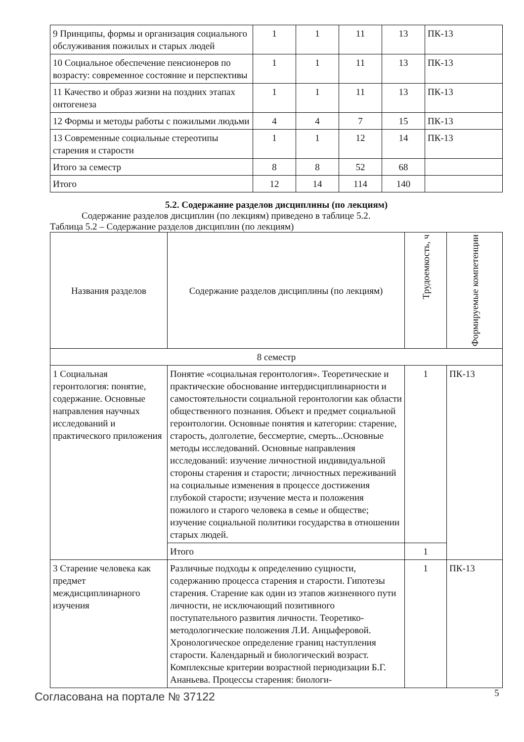| 9 Принципы, формы и организация социального обслуживания пожилых и старых людей | 1 | 1 | 11 | 13 | ПК-13 |
| 10 Социальное обеспечение пенсионеров по возрасту: современное состояние и перспективы | 1 | 1 | 11 | 13 | ПК-13 |
| 11 Качество и образ жизни на поздних этапах онтогенеза | 1 | 1 | 11 | 13 | ПК-13 |
| 12 Формы и методы работы с пожилыми людьми | 4 | 4 | 7 | 15 | ПК-13 |
| 13 Современные социальные стереотипы старения и старости | 1 | 1 | 12 | 14 | ПК-13 |
| Итого за семестр | 8 | 8 | 52 | 68 | |
| Итого | 12 | 14 | 114 | 140 | |
5.2. Содержание разделов дисциплины (по лекциям)
Содержание разделов дисциплин (по лекциям) приведено в таблице 5.2.
Таблица 5.2 – Содержание разделов дисциплин (по лекциям)
| Названия разделов | Содержание разделов дисциплины (по лекциям) | Трудоемкость, ч | Формируемые компетенции |
| --- | --- | --- | --- |
| 8 семестр | | | |
| 1 Социальная геронтология: понятие, содержание. Основные направления научных исследований и практического приложения | Понятие «социальная геронтология». Теоретические и практические обоснование интердисциплинарности и самостоятельности социальной геронтологии как области общественного познания. Объект и предмет социальной геронтологии. Основные понятия и категории: старение, старость, долголетие, бессмертие, смерть...Основные методы исследований. Основные направления исследований: изучение личностной индивидуальной стороны старения и старости; личностных переживаний на социальные изменения в процессе достижения глубокой старости; изучение места и положения пожилого и старого человека в семье и обществе; изучение социальной политики государства в отношении старых людей. | 1 | ПК-13 |
| | Итого | 1 | |
| 3 Старение человека как предмет междисциплинарного изучения | Различные подходы к определению сущности, содержанию процесса старения и старости. Гипотезы старения. Старение как один из этапов жизненного пути личности, не исключающий позитивного поступательного развития личности. Теоретико-методологические положения Л.И. Анцыферовой. Хронологическое определение границ наступления старости. Календарный и биологический возраст. Комплексные критерии возрастной периодизации Б.Г. Ананьева. Процессы старения: биологи- | 1 | ПК-13 |
Согласована на портале № 37122 5